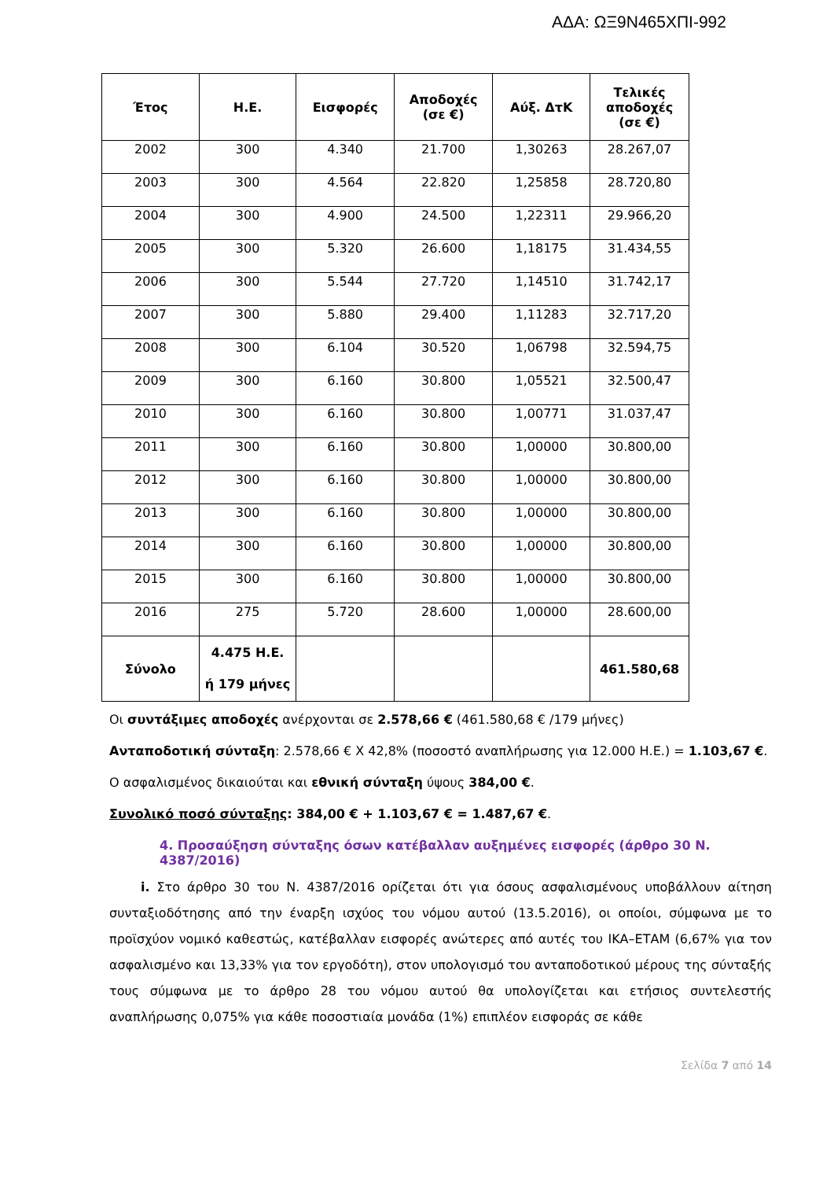ΑΔΑ: ΩΞ9Ν465ΧΠΙ-992
| Έτος | Η.Ε. | Εισφορές | Αποδοχές (σε €) | Αύξ. ΔτΚ | Τελικές αποδοχές (σε €) |
| --- | --- | --- | --- | --- | --- |
| 2002 | 300 | 4.340 | 21.700 | 1,30263 | 28.267,07 |
| 2003 | 300 | 4.564 | 22.820 | 1,25858 | 28.720,80 |
| 2004 | 300 | 4.900 | 24.500 | 1,22311 | 29.966,20 |
| 2005 | 300 | 5.320 | 26.600 | 1,18175 | 31.434,55 |
| 2006 | 300 | 5.544 | 27.720 | 1,14510 | 31.742,17 |
| 2007 | 300 | 5.880 | 29.400 | 1,11283 | 32.717,20 |
| 2008 | 300 | 6.104 | 30.520 | 1,06798 | 32.594,75 |
| 2009 | 300 | 6.160 | 30.800 | 1,05521 | 32.500,47 |
| 2010 | 300 | 6.160 | 30.800 | 1,00771 | 31.037,47 |
| 2011 | 300 | 6.160 | 30.800 | 1,00000 | 30.800,00 |
| 2012 | 300 | 6.160 | 30.800 | 1,00000 | 30.800,00 |
| 2013 | 300 | 6.160 | 30.800 | 1,00000 | 30.800,00 |
| 2014 | 300 | 6.160 | 30.800 | 1,00000 | 30.800,00 |
| 2015 | 300 | 6.160 | 30.800 | 1,00000 | 30.800,00 |
| 2016 | 275 | 5.720 | 28.600 | 1,00000 | 28.600,00 |
| Σύνολο | 4.475 Η.Ε. ή 179 μήνες | | | | 461.580,68 |
Οι συντάξιμες αποδοχές ανέρχονται σε 2.578,66 € (461.580,68 € /179 μήνες)
Ανταποδοτική σύνταξη: 2.578,66 € Χ 42,8% (ποσοστό αναπλήρωσης για 12.000 Η.Ε.) = 1.103,67 €.
Ο ασφαλισμένος δικαιούται και εθνική σύνταξη ύψους 384,00 €.
Συνολικό ποσό σύνταξης: 384,00 € + 1.103,67 € = 1.487,67 €.
4. Προσαύξηση σύνταξης όσων κατέβαλλαν αυξημένες εισφορές (άρθρο 30 Ν. 4387/2016)
i. Στο άρθρο 30 του Ν. 4387/2016 ορίζεται ότι για όσους ασφαλισμένους υποβάλλουν αίτηση συνταξιοδότησης από την έναρξη ισχύος του νόμου αυτού (13.5.2016), οι οποίοι, σύμφωνα με το προϊσχύον νομικό καθεστώς, κατέβαλλαν εισφορές ανώτερες από αυτές του ΙΚΑ–ΕΤΑΜ (6,67% για τον ασφαλισμένο και 13,33% για τον εργοδότη), στον υπολογισμό του ανταποδοτικού μέρους της σύνταξής τους σύμφωνα με το άρθρο 28 του νόμου αυτού θα υπολογίζεται και ετήσιος συντελεστής αναπλήρωσης 0,075% για κάθε ποσοστιαία μονάδα (1%) επιπλέον εισφοράς σε κάθε
Σελίδα 7 από 14